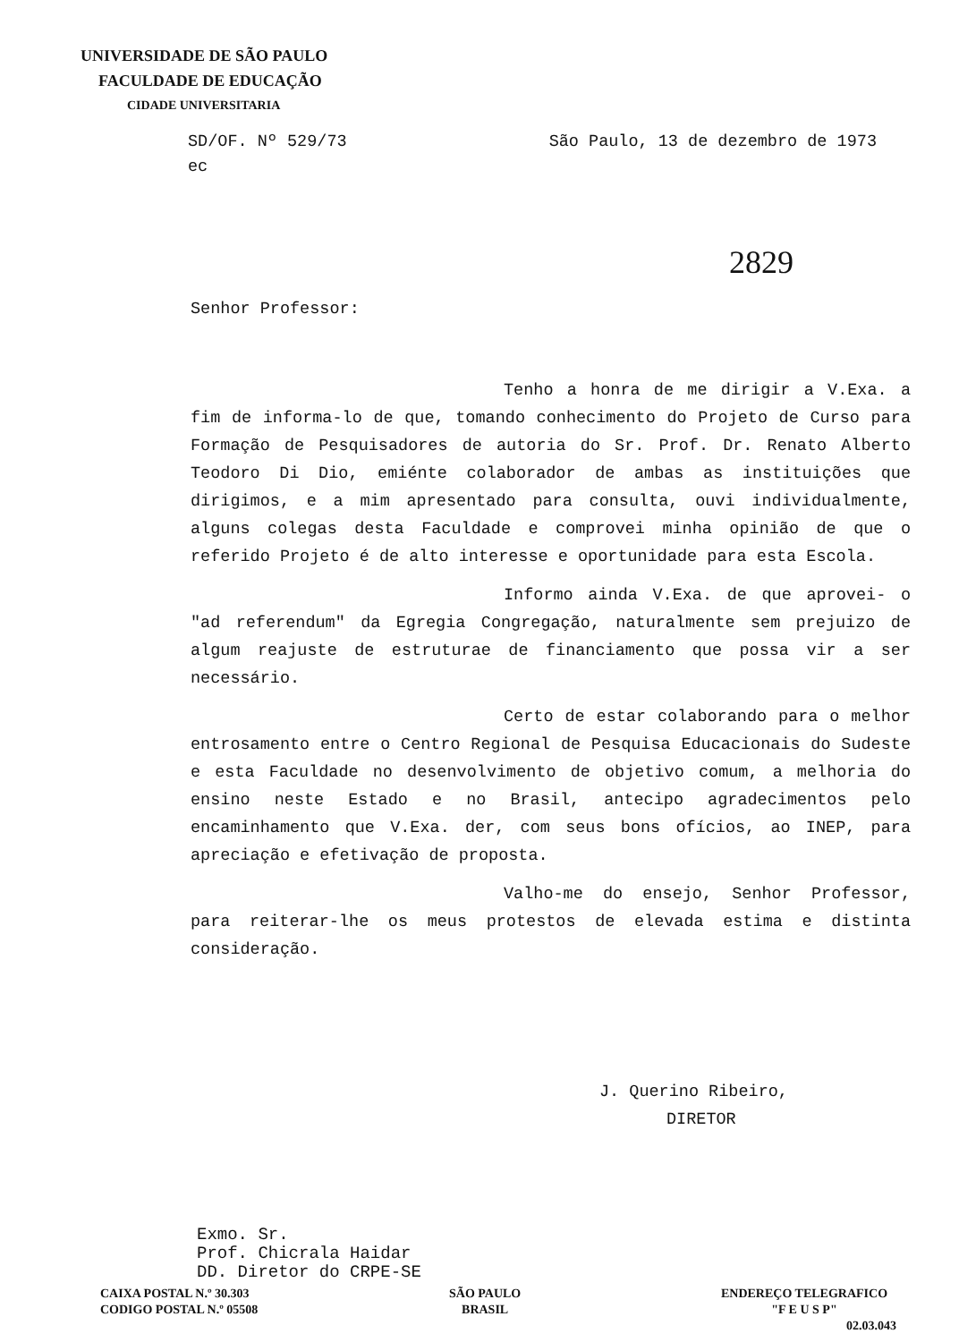UNIVERSIDADE DE SÃO PAULO
FACULDADE DE EDUCAÇÃO
CIDADE UNIVERSITARIA
São Paulo, 13 de dezembro de 1973 SD/OF. Nº 529/73
ec
2829
Senhor Professor:
Tenho a honra de me dirigir a V.Exa. a fim de informa-lo de que, tomando conhecimento do Projeto de Curso para Formação de Pesquisadores de autoria do Sr. Prof. Dr. Renato Alberto Teodoro Di Dio, emiénte colaborador de ambas as instituições que dirigimos, e a mim apresentado para consulta, ouvi individualmente, alguns colegas desta Faculdade e comprovei minha opinião de que o referido Projeto é de alto interesse e oportunidade para esta Escola.
Informo ainda V.Exa. de que aprovei- o "ad referendum" da Egregia Congregação, naturalmente sem prejuizo de algum reajuste de estruturae de financiamento que possa vir a ser necessário.
Certo de estar colaborando para o melhor entrosamento entre o Centro Regional de Pesquisa Educacionais do Sudeste e esta Faculdade no desenvolvimento de objetivo comum, a melhoria do ensino neste Estado e no Brasil, antecipo agradecimentos pelo encaminhamento que V.Exa. der, com seus bons ofícios, ao INEP, para apreciação e efetivação de proposta.
Valho-me do ensejo, Senhor Professor, para reiterar-lhe os meus protestos de elevada estima e distinta consideração.
J. Querino Ribeiro,
DIRETOR
Exmo. Sr.
Prof. Chicrala Haidar
DD. Diretor do CRPE-SE
CAIXA POSTAL N.º 30.303
CODIGO POSTAL N.º 05508
SÃO PAULO
BRASIL
ENDEREÇO TELEGRAFICO
"F E U S P"
02.03.043